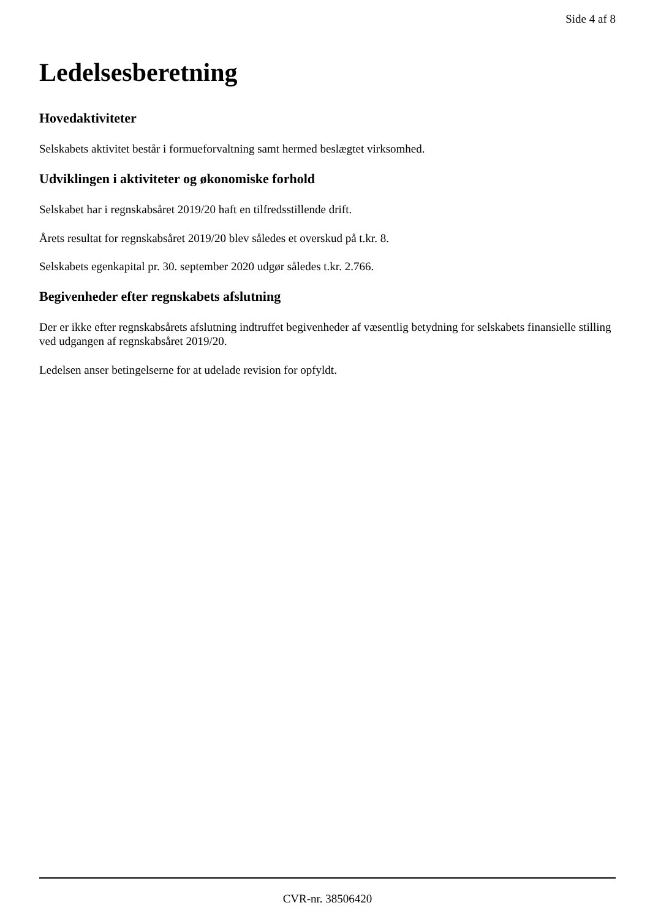Side 4 af 8
Ledelsesberetning
Hovedaktiviteter
Selskabets aktivitet består i formueforvaltning samt hermed beslægtet virksomhed.
Udviklingen i aktiviteter og økonomiske forhold
Selskabet har i regnskabsåret 2019/20 haft en tilfredsstillende drift.
Årets resultat for regnskabsåret 2019/20 blev således et overskud på t.kr. 8.
Selskabets egenkapital pr. 30. september 2020 udgør således t.kr. 2.766.
Begivenheder efter regnskabets afslutning
Der er ikke efter regnskabsårets afslutning indtruffet begivenheder af væsentlig betydning for selskabets finansielle stilling ved udgangen af regnskabsåret 2019/20.
Ledelsen anser betingelserne for at udelade revision for opfyldt.
CVR-nr. 38506420